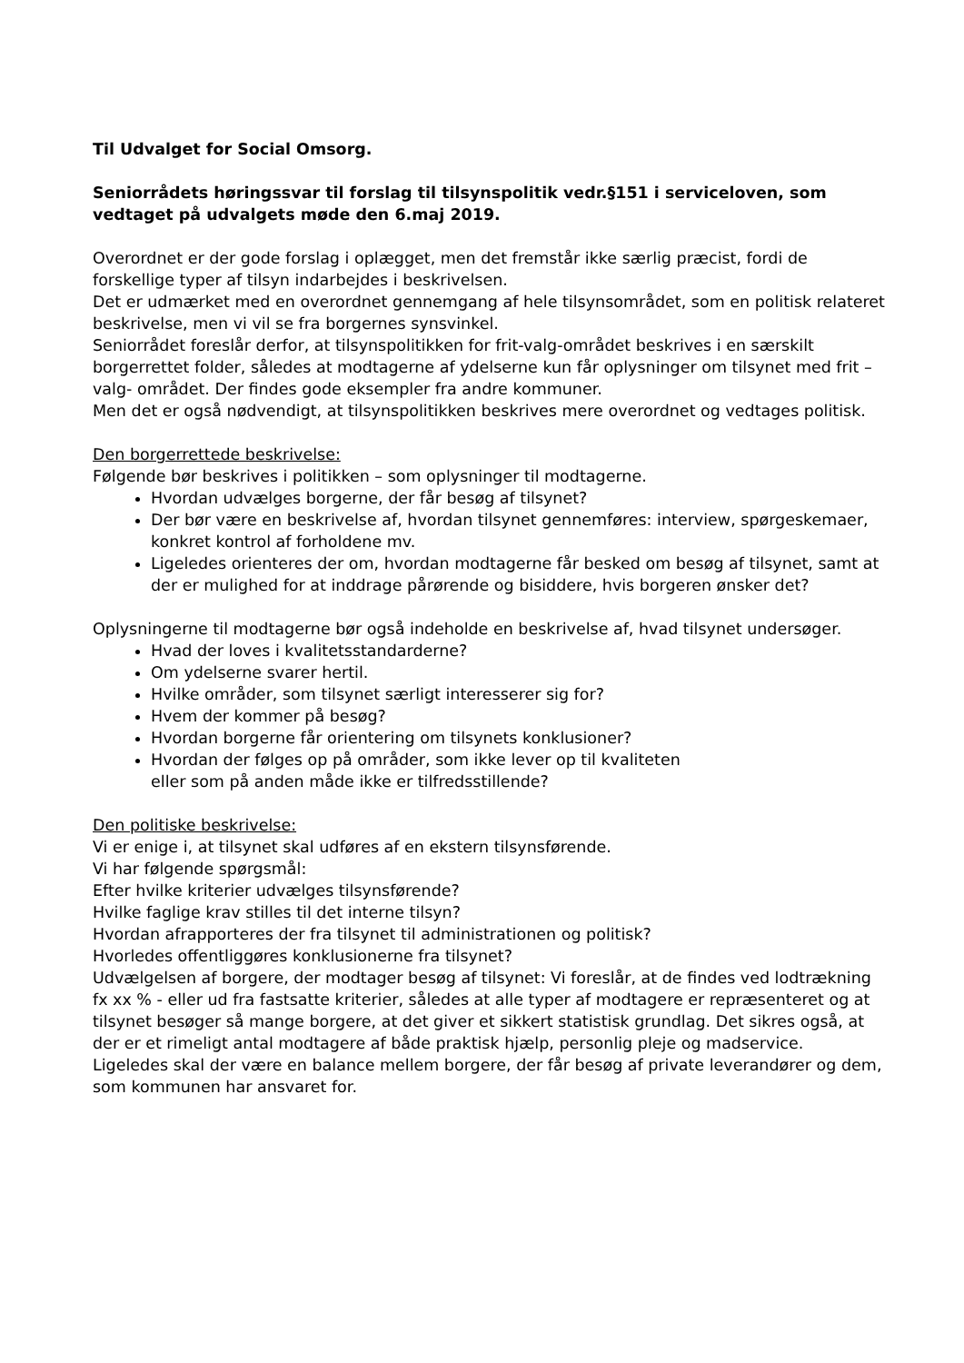Til Udvalget for Social Omsorg.
Seniorrådets høringssvar til forslag til tilsynspolitik vedr.§151 i serviceloven, som vedtaget på udvalgets møde den 6.maj 2019.
Overordnet er der gode forslag i oplægget, men det fremstår ikke særlig præcist, fordi de forskellige typer af tilsyn indarbejdes i beskrivelsen.
Det er udmærket med en overordnet gennemgang af hele tilsynsområdet, som en politisk relateret beskrivelse, men vi vil se fra borgernes synsvinkel.
Seniorrådet foreslår derfor, at tilsynspolitikken for frit-valg-området beskrives i en særskilt borgerrettet folder, således at modtagerne af ydelserne kun får oplysninger om tilsynet med frit – valg- området. Der findes gode eksempler fra andre kommuner.
Men det er også nødvendigt, at tilsynspolitikken beskrives mere overordnet og vedtages politisk.
Den borgerrettede beskrivelse:
Følgende bør beskrives i politikken – som oplysninger til modtagerne.
Hvordan udvælges borgerne, der får besøg af tilsynet?
Der bør være en beskrivelse af, hvordan tilsynet gennemføres: interview, spørgeskemaer, konkret kontrol af forholdene mv.
Ligeledes orienteres der om, hvordan modtagerne får besked om besøg af tilsynet, samt at der er mulighed for at inddrage pårørende og bisiddere, hvis borgeren ønsker det?
Oplysningerne til modtagerne bør også indeholde en beskrivelse af, hvad tilsynet undersøger.
Hvad der loves i kvalitetsstandarderne?
Om ydelserne svarer hertil.
Hvilke områder, som tilsynet særligt interesserer sig for?
Hvem der kommer på besøg?
Hvordan borgerne får orientering om tilsynets konklusioner?
Hvordan der følges op på områder, som ikke lever op til kvaliteten
eller som på anden måde ikke er tilfredsstillende?
Den politiske beskrivelse:
Vi er enige i, at tilsynet skal udføres af en ekstern tilsynsførende.
Vi har følgende spørgsmål:
Efter hvilke kriterier udvælges tilsynsførende?
Hvilke faglige krav stilles til det interne tilsyn?
Hvordan afrapporteres der fra tilsynet til administrationen og politisk?
Hvorledes offentliggøres konklusionerne fra tilsynet?
Udvælgelsen af borgere, der modtager besøg af tilsynet: Vi foreslår, at de findes ved lodtrækning fx xx % - eller ud fra fastsatte kriterier, således at alle typer af modtagere er repræsenteret og at tilsynet besøger så mange borgere, at det giver et sikkert statistisk grundlag. Det sikres også, at der er et rimeligt antal modtagere af både praktisk hjælp, personlig pleje og madservice.
Ligeledes skal der være en balance mellem borgere, der får besøg af private leverandører og dem, som kommunen har ansvaret for.